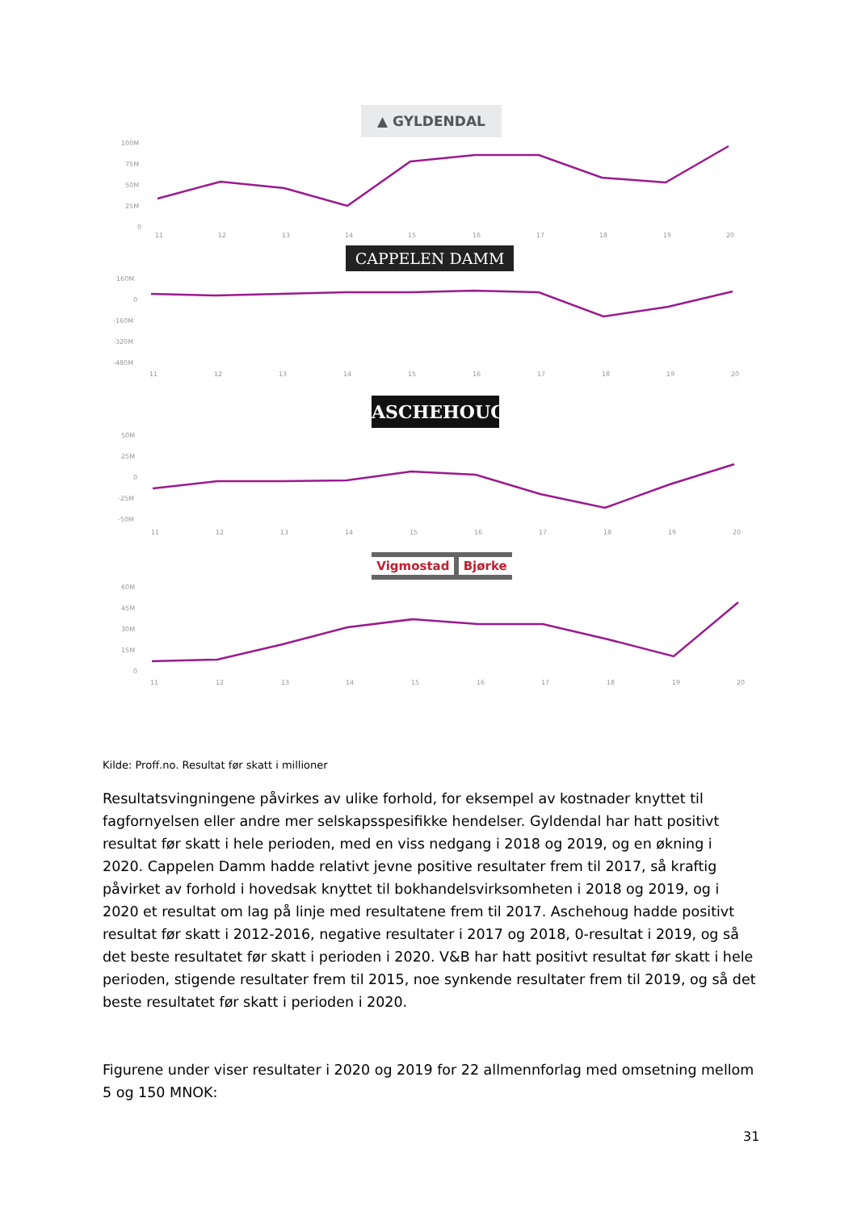▲ GYLDENDAL
100M
75M
50M
25M
0
11
12
13
14
15
16
17
18
19
20
CAPPELEN DAMM
160M
0
-160M
-320M
-480M
11
12
13
14
15
16
17
18
19
20
ASCHEHOUG
50M
25M
0
-25M
-50M
11
12
13
14
15
16
17
18
19
20
Vigmostad Bjørke
60M
45M
30M
15M
0
11
12
13
14
15
16
17
18
19
20
Kilde: Proff.no. Resultat før skatt i millioner
Resultatsvingningene påvirkes av ulike forhold, for eksempel av kostnader knyttet til fagfornyelsen eller andre mer selskapsspesifikke hendelser. Gyldendal har hatt positivt resultat før skatt i hele perioden, med en viss nedgang i 2018 og 2019, og en økning i 2020. Cappelen Damm hadde relativt jevne positive resultater frem til 2017, så kraftig påvirket av forhold i hovedsak knyttet til bokhandelsvirksomheten i 2018 og 2019, og i 2020 et resultat om lag på linje med resultatene frem til 2017. Aschehoug hadde positivt resultat før skatt i 2012-2016, negative resultater i 2017 og 2018, 0-resultat i 2019, og så det beste resultatet før skatt i perioden i 2020. V&B har hatt positivt resultat før skatt i hele perioden, stigende resultater frem til 2015, noe synkende resultater frem til 2019, og så det beste resultatet før skatt i perioden i 2020.
Figurene under viser resultater i 2020 og 2019 for 22 allmennforlag med omsetning mellom 5 og 150 MNOK:
31